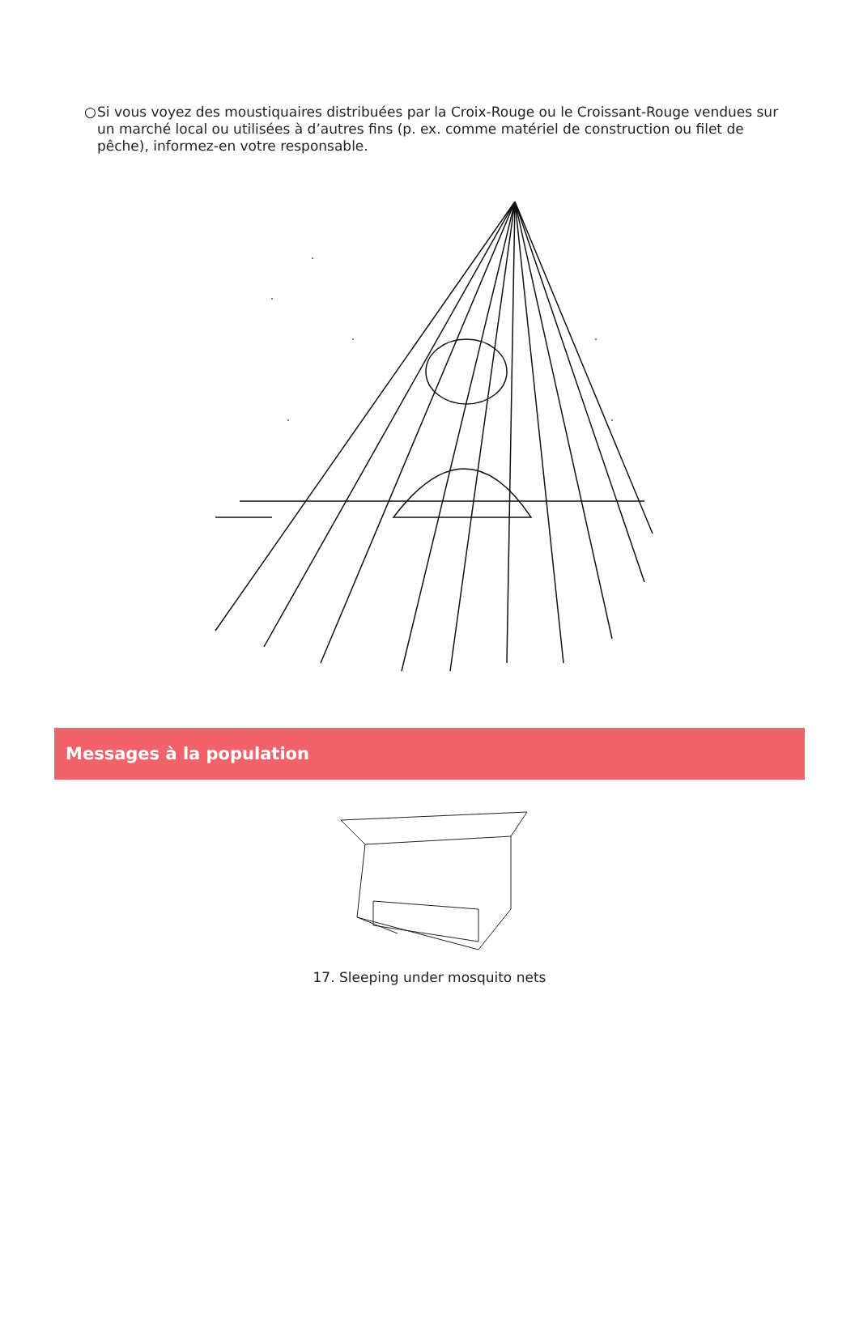○ Si vous voyez des moustiquaires distribuées par la Croix-Rouge ou le Croissant-Rouge vendues sur un marché local ou utilisées à d’autres fins (p. ex. comme matériel de construction ou filet de pêche), informez-en votre responsable.
Messages à la population
17. Sleeping under mosquito nets